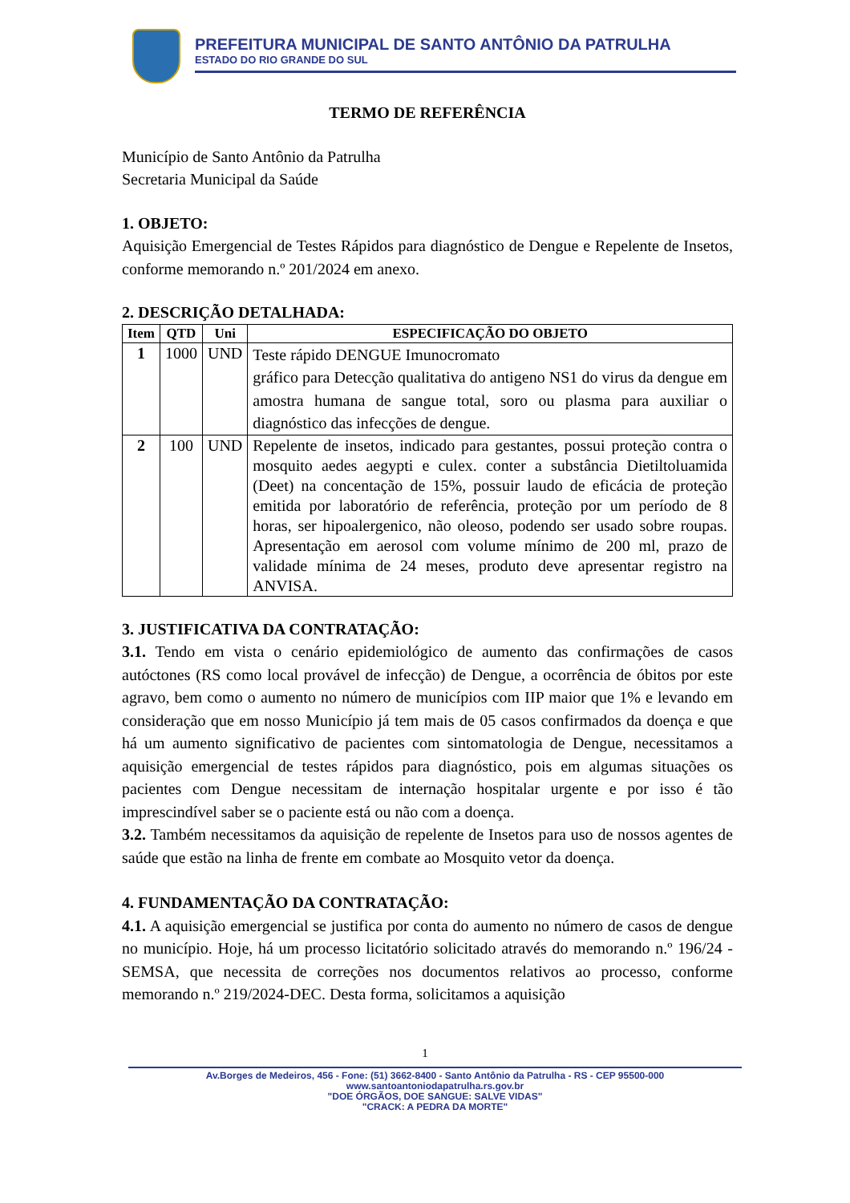PREFEITURA MUNICIPAL DE SANTO ANTÔNIO DA PATRULHA
ESTADO DO RIO GRANDE DO SUL
TERMO DE REFERÊNCIA
Município de Santo Antônio da Patrulha
Secretaria Municipal da Saúde
1. OBJETO:
Aquisição Emergencial de Testes Rápidos para diagnóstico de Dengue e Repelente de Insetos, conforme memorando n.º 201/2024 em anexo.
2. DESCRIÇÃO DETALHADA:
| Item | QTD | Uni | ESPECIFICAÇÃO DO OBJETO |
| --- | --- | --- | --- |
| 1 | 1000 | UND | Teste rápido DENGUE Imunocromato gráfico para Detecção qualitativa do antigeno NS1 do virus da dengue em amostra humana de sangue total, soro ou plasma para auxiliar o diagnóstico das infecções de dengue. |
| 2 | 100 | UND | Repelente de insetos, indicado para gestantes, possui proteção contra o mosquito aedes aegypti e culex. conter a substância Dietiltoluamida (Deet) na concentação de 15%, possuir laudo de eficácia de proteção emitida por laboratório de referência, proteção por um período de 8 horas, ser hipoalergenico, não oleoso, podendo ser usado sobre roupas. Apresentação em aerosol com volume mínimo de 200 ml, prazo de validade mínima de 24 meses, produto deve apresentar registro na ANVISA. |
3. JUSTIFICATIVA DA CONTRATAÇÃO:
3.1. Tendo em vista o cenário epidemiológico de aumento das confirmações de casos autóctones (RS como local provável de infecção) de Dengue, a ocorrência de óbitos por este agravo, bem como o aumento no número de municípios com IIP maior que 1% e levando em consideração que em nosso Município já tem mais de 05 casos confirmados da doença e que há um aumento significativo de pacientes com sintomatologia de Dengue, necessitamos a aquisição emergencial de testes rápidos para diagnóstico, pois em algumas situações os pacientes com Dengue necessitam de internação hospitalar urgente e por isso é tão imprescindível saber se o paciente está ou não com a doença.
3.2. Também necessitamos da aquisição de repelente de Insetos para uso de nossos agentes de saúde que estão na linha de frente em combate ao Mosquito vetor da doença.
4. FUNDAMENTAÇÃO DA CONTRATAÇÃO:
4.1. A aquisição emergencial se justifica por conta do aumento no número de casos de dengue no município. Hoje, há um processo licitatório solicitado através do memorando n.º 196/24 - SEMSA, que necessita de correções nos documentos relativos ao processo, conforme memorando n.º 219/2024-DEC. Desta forma, solicitamos a aquisição
1
Av.Borges de Medeiros, 456 - Fone: (51) 3662-8400 - Santo Antônio da Patrulha - RS - CEP 95500-000
www.santoantoniodapatrulha.rs.gov.br
"DOE ÓRGÃOS, DOE SANGUE: SALVE VIDAS"
"CRACK: A PEDRA DA MORTE"